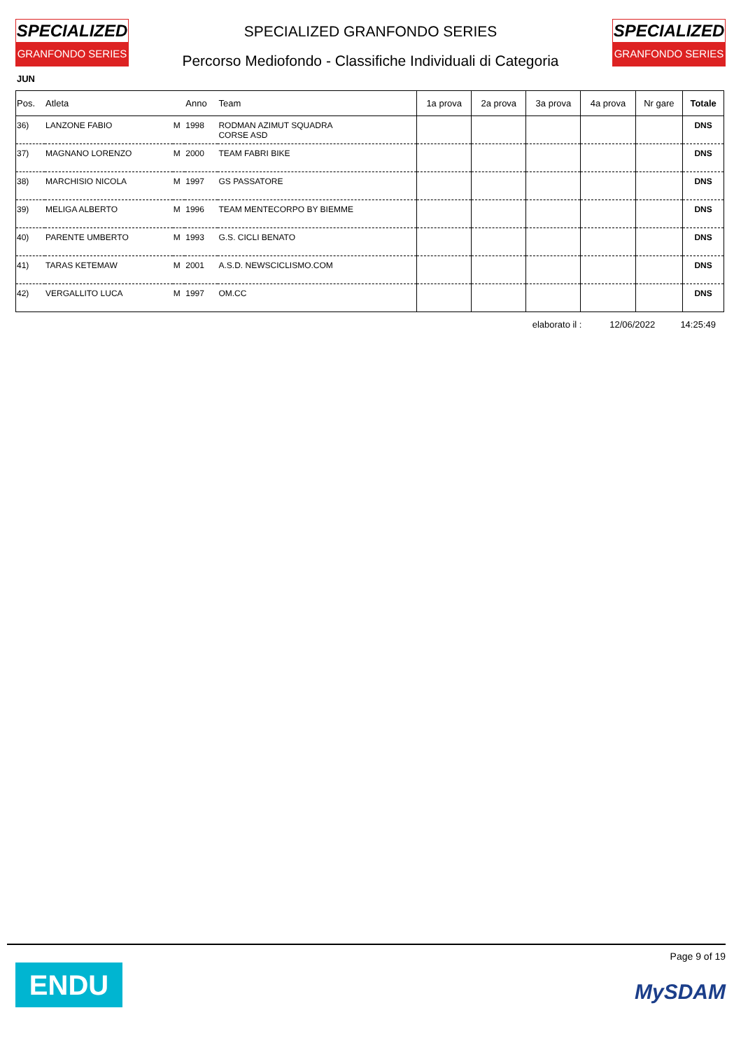SPECIALIZED
GRANFONDO SERIES
SPECIALIZED GRANFONDO SERIES
Percorso Mediofondo - Classifiche Individuali di Categoria
SPECIALIZED
GRANFONDO SERIES
JUN
| Pos. | Atleta | | Anno | Team | 1a prova | 2a prova | 3a prova | 4a prova | Nr gare | Totale |
| --- | --- | --- | --- | --- | --- | --- | --- | --- | --- | --- |
| 36) | LANZONE FABIO | M | 1998 | RODMAN AZIMUT SQUADRA CORSE ASD | | | | | | DNS |
| 37) | MAGNANO LORENZO | M | 2000 | TEAM FABRI BIKE | | | | | | DNS |
| 38) | MARCHISIO NICOLA | M | 1997 | GS PASSATORE | | | | | | DNS |
| 39) | MELIGA ALBERTO | M | 1996 | TEAM MENTECORPO BY BIEMME | | | | | | DNS |
| 40) | PARENTE UMBERTO | M | 1993 | G.S. CICLI BENATO | | | | | | DNS |
| 41) | TARAS KETEMAW | M | 2001 | A.S.D. NEWSCICLISMO.COM | | | | | | DNS |
| 42) | VERGALLITO LUCA | M | 1997 | OM.CC | | | | | | DNS |
elaborato il : 12/06/2022 14:25:49
ENDU
Page 9 of 19
MySDAM